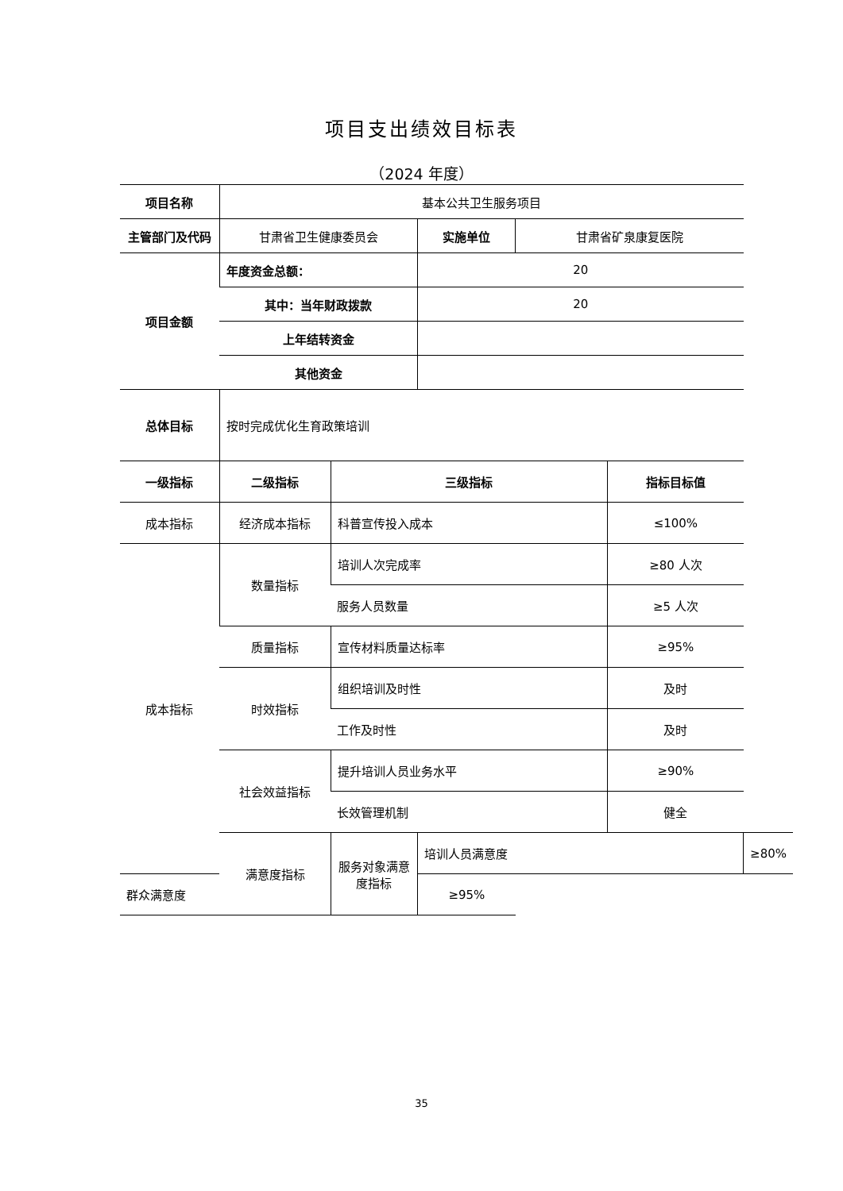项目支出绩效目标表
（2024 年度）
| 项目名称 | 基本公共卫生服务项目 | | | | | |
| 主管部门及代码 | 甘肃省卫生健康委员会 | | 实施单位 | 甘肃省矿泉康复医院 | | |
| 项目金额 | 年度资金总额： | | 20 | | | |
| | 其中：当年财政拨款 | | 20 | | | |
| | 上年结转资金 | | | | | |
| | 其他资金 | | | | | |
| 总体目标 | 按时完成优化生育政策培训 | | | | | |
| 一级指标 | 二级指标 | 三级指标 | | | 指标目标值 | |
| 成本指标 | 经济成本指标 | 科普宣传投入成本 | | | ≤100% | |
| 成本指标 | 数量指标 | 培训人次完成率 | | | ≥80 人次 | |
| | | 服务人员数量 | | | ≥5 人次 | |
| | 质量指标 | 宣传材料质量达标率 | | | ≥95% | |
| | 时效指标 | 组织培训及时性 | | | 及时 | |
| | | 工作及时性 | | | 及时 | |
| | 社会效益指标 | 提升培训人员业务水平 | | | ≥90% | |
| | | 长效管理机制 | | | 健全 | |
| | 满意度指标 | 服务对象满意度指标 | 培训人员满意度 | | | ≥80% |
| 群众满意度 | | | ≥95% | | | |
35